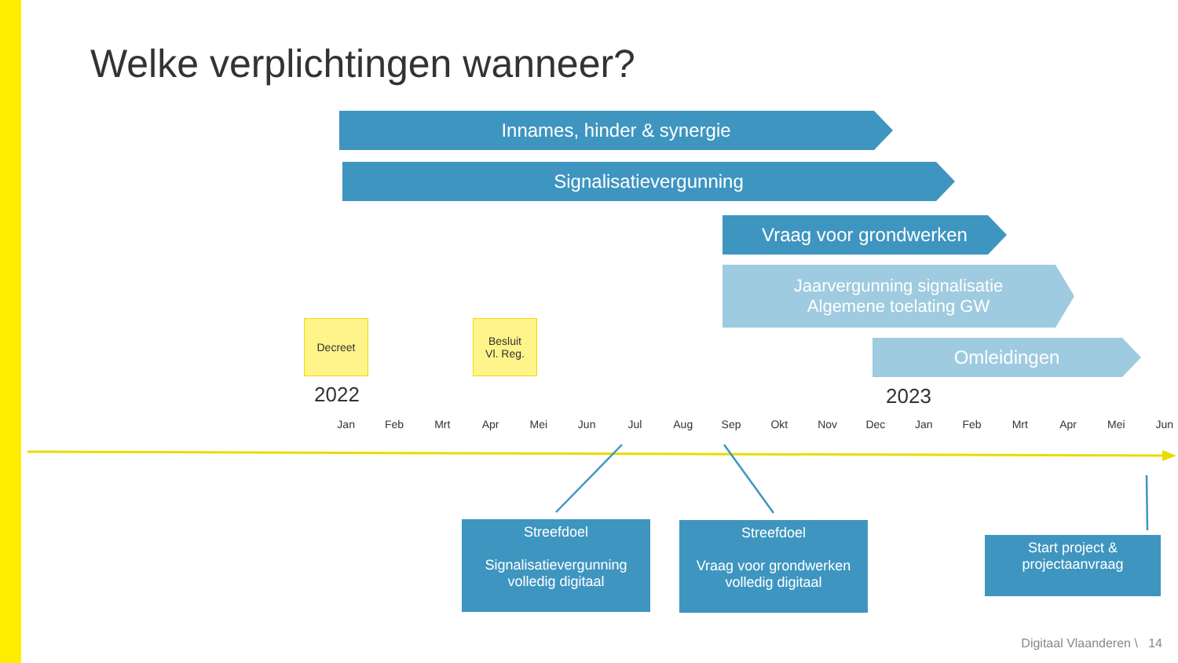Welke verplichtingen wanneer?
Innames, hinder & synergie
Signalisatievergunning
Vraag voor grondwerken
Jaarvergunning signalisatie
Algemene toelating GW
Omleidingen
Decreet
Besluit
Vl. Reg.
2022 2023
Jan Feb Mrt Apr Mei Jun Jul Aug Sep Okt Nov Dec Jan Feb Mrt Apr Mei Jun
Streefdoel
Signalisatievergunning
volledig digitaal
Streefdoel
Vraag voor grondwerken
volledig digitaal
Start project &
projectaanvraag
Digitaal Vlaanderen \ 14